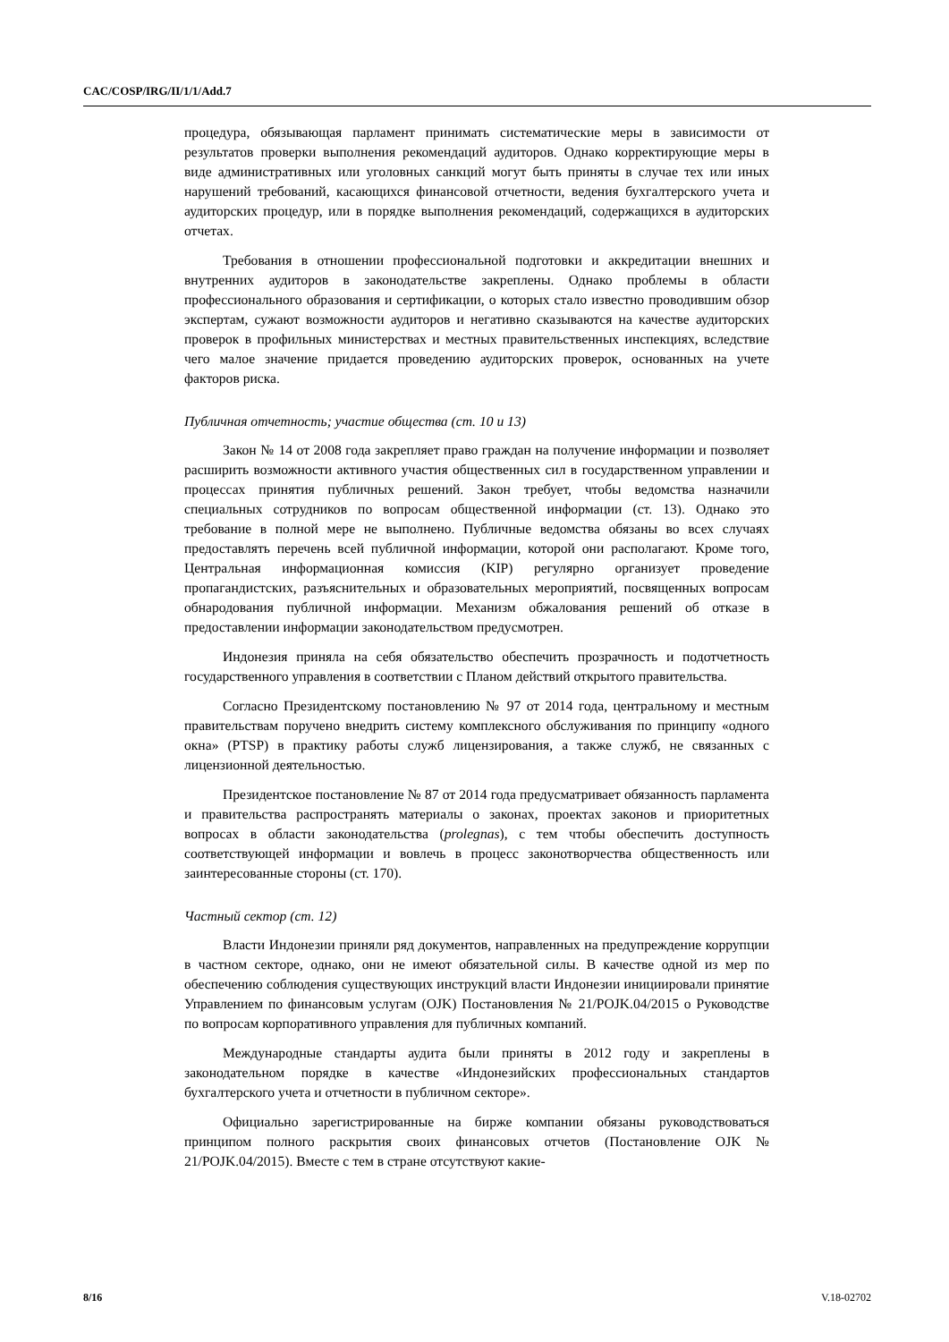CAC/COSP/IRG/II/1/1/Add.7
процедура, обязывающая парламент принимать систематические меры в зависимости от результатов проверки выполнения рекомендаций аудиторов. Однако корректирующие меры в виде административных или уголовных санкций могут быть приняты в случае тех или иных нарушений требований, касающихся финансовой отчетности, ведения бухгалтерского учета и аудиторских процедур, или в порядке выполнения рекомендаций, содержащихся в аудиторских отчетах.
Требования в отношении профессиональной подготовки и аккредитации внешних и внутренних аудиторов в законодательстве закреплены. Однако проблемы в области профессионального образования и сертификации, о которых стало известно проводившим обзор экспертам, сужают возможности аудиторов и негативно сказываются на качестве аудиторских проверок в профильных министерствах и местных правительственных инспекциях, вследствие чего малое значение придается проведению аудиторских проверок, основанных на учете факторов риска.
Публичная отчетность; участие общества (ст. 10 и 13)
Закон № 14 от 2008 года закрепляет право граждан на получение информации и позволяет расширить возможности активного участия общественных сил в государственном управлении и процессах принятия публичных решений. Закон требует, чтобы ведомства назначили специальных сотрудников по вопросам общественной информации (ст. 13). Однако это требование в полной мере не выполнено. Публичные ведомства обязаны во всех случаях предоставлять перечень всей публичной информации, которой они располагают. Кроме того, Центральная информационная комиссия (KIP) регулярно организует проведение пропагандистских, разъяснительных и образовательных мероприятий, посвященных вопросам обнародования публичной информации. Механизм обжалования решений об отказе в предоставлении информации законодательством предусмотрен.
Индонезия приняла на себя обязательство обеспечить прозрачность и подотчетность государственного управления в соответствии с Планом действий открытого правительства.
Согласно Президентскому постановлению № 97 от 2014 года, центральному и местным правительствам поручено внедрить систему комплексного обслуживания по принципу «одного окна» (PTSP) в практику работы служб лицензирования, а также служб, не связанных с лицензионной деятельностью.
Президентское постановление № 87 от 2014 года предусматривает обязанность парламента и правительства распространять материалы о законах, проектах законов и приоритетных вопросах в области законодательства (prolegnas), с тем чтобы обеспечить доступность соответствующей информации и вовлечь в процесс законотворчества общественность или заинтересованные стороны (ст. 170).
Частный сектор (ст. 12)
Власти Индонезии приняли ряд документов, направленных на предупреждение коррупции в частном секторе, однако, они не имеют обязательной силы. В качестве одной из мер по обеспечению соблюдения существующих инструкций власти Индонезии инициировали принятие Управлением по финансовым услугам (OJK) Постановления № 21/POJK.04/2015 о Руководстве по вопросам корпоративного управления для публичных компаний.
Международные стандарты аудита были приняты в 2012 году и закреплены в законодательном порядке в качестве «Индонезийских профессиональных стандартов бухгалтерского учета и отчетности в публичном секторе».
Официально зарегистрированные на бирже компании обязаны руководствоваться принципом полного раскрытия своих финансовых отчетов (Постановление OJK № 21/POJK.04/2015). Вместе с тем в стране отсутствуют какие-
8/16 V.18-02702